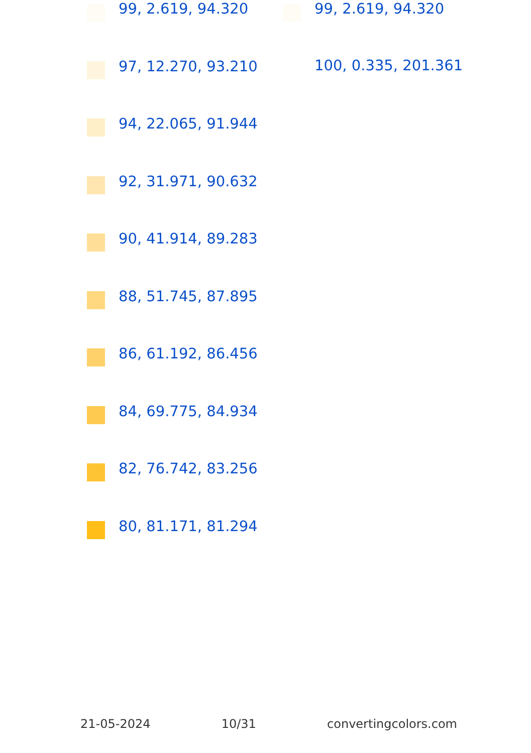99, 2.619, 94.320
97, 12.270, 93.210
94, 22.065, 91.944
92, 31.971, 90.632
90, 41.914, 89.283
88, 51.745, 87.895
86, 61.192, 86.456
84, 69.775, 84.934
82, 76.742, 83.256
80, 81.171, 81.294
99, 2.619, 94.320
100, 0.335, 201.361
21-05-2024 10/31 convertingcolors.com